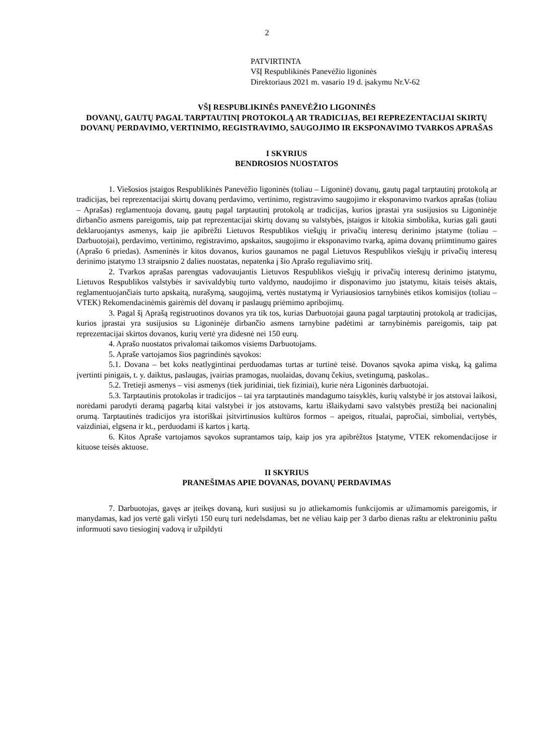2
PATVIRTINTA
VšĮ Respublikinės Panevėžio ligoninės
Direktoriaus 2021 m. vasario 19 d. įsakymu Nr.V-62
VŠĮ RESPUBLIKINĖS PANEVĖŽIO LIGONINĖS
DOVANŲ, GAUTŲ PAGAL TARPTAUTINĮ PROTOKOLĄ AR TRADICIJAS, BEI REPREZENTACIJAI SKIRTŲ DOVANŲ PERDAVIMO, VERTINIMO, REGISTRAVIMO, SAUGOJIMO IR EKSPONAVIMO TVARKOS APRAŠAS
I SKYRIUS
BENDROSIOS NUOSTATOS
1. Viešosios įstaigos Respublikinės Panevėžio ligoninės (toliau – Ligoninė) dovanų, gautų pagal tarptautinį protokolą ar tradicijas, bei reprezentacijai skirtų dovanų perdavimo, vertinimo, registravimo saugojimo ir eksponavimo tvarkos aprašas (toliau – Aprašas) reglamentuoja dovanų, gautų pagal tarptautinį protokolą ar tradicijas, kurios įprastai yra susijusios su Ligoninėje dirbančio asmens pareigomis, taip pat reprezentacijai skirtų dovanų su valstybės, įstaigos ir kitokia simbolika, kurias gali gauti deklaruojantys asmenys, kaip jie apibrėžti Lietuvos Respublikos viešųjų ir privačių interesų derinimo įstatyme (toliau – Darbuotojai), perdavimo, vertinimo, registravimo, apskaitos, saugojimo ir eksponavimo tvarką, apima dovanų priimtinumo gaires (Aprašo 6 priedas). Asmeninės ir kitos dovanos, kurios gaunamos ne pagal Lietuvos Respublikos viešųjų ir privačių interesų derinimo įstatymo 13 straipsnio 2 dalies nuostatas, nepatenka į šio Aprašo reguliavimo sritį.
2. Tvarkos aprašas parengtas vadovaujantis Lietuvos Respublikos viešųjų ir privačių interesų derinimo įstatymu, Lietuvos Respublikos valstybės ir savivaldybių turto valdymo, naudojimo ir disponavimo juo įstatymu, kitais teisės aktais, reglamentuojančiais turto apskaitą, nurašymą, saugojimą, vertės nustatymą ir Vyriausiosios tarnybinės etikos komisijos (toliau – VTEK) Rekomendacinėmis gairėmis dėl dovanų ir paslaugų priėmimo apribojimų.
3. Pagal šį Aprašą registruotinos dovanos yra tik tos, kurias Darbuotojai gauna pagal tarptautinį protokolą ar tradicijas, kurios įprastai yra susijusios su Ligoninėje dirbančio asmens tarnybine padėtimi ar tarnybinėmis pareigomis, taip pat reprezentacijai skirtos dovanos, kurių vertė yra didesnė nei 150 eurų.
4. Aprašo nuostatos privalomai taikomos visiems Darbuotojams.
5. Apraše vartojamos šios pagrindinės sąvokos:
5.1. Dovana – bet koks neatlygintinai perduodamas turtas ar turtinė teisė. Dovanos sąvoka apima viską, ką galima įvertinti pinigais, t. y. daiktus, paslaugas, įvairias pramogas, nuolaidas, dovanų čekius, svetingumą, paskolas..
5.2. Tretieji asmenys – visi asmenys (tiek juridiniai, tiek fiziniai), kurie nėra Ligoninės darbuotojai.
5.3. Tarptautinis protokolas ir tradicijos – tai yra tarptautinės mandagumo taisyklės, kurių valstybė ir jos atstovai laikosi, norėdami parodyti deramą pagarbą kitai valstybei ir jos atstovams, kartu išlaikydami savo valstybės prestižą bei nacionalinį orumą. Tarptautinės tradicijos yra istoriškai įsitvirtinusios kultūros formos – apeigos, ritualai, papročiai, simboliai, vertybės, vaizdiniai, elgsena ir kt., perduodami iš kartos į kartą.
6. Kitos Apraše vartojamos sąvokos suprantamos taip, kaip jos yra apibrėžtos Įstatyme, VTEK rekomendacijose ir kituose teisės aktuose.
II SKYRIUS
PRANEŠIMAS APIE DOVANAS, DOVANŲ PERDAVIMAS
7. Darbuotojas, gavęs ar įteikęs dovaną, kuri susijusi su jo atliekamomis funkcijomis ar užimamomis pareigomis, ir manydamas, kad jos vertė gali viršyti 150 eurų turi nedelsdamas, bet ne vėliau kaip per 3 darbo dienas raštu ar elektroniniu paštu informuoti savo tiesioginį vadovą ir užpildyti